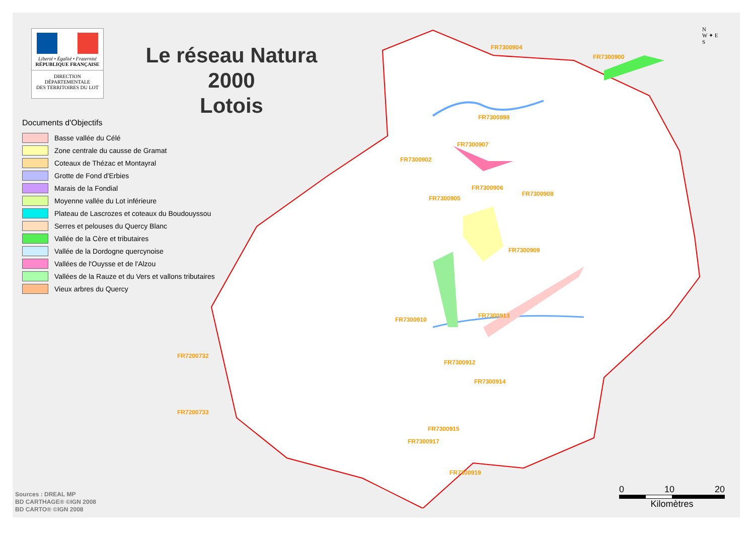Liberté • Égalité • Fraternité
RÉPUBLIQUE FRANÇAISE
DIRECTION
DÉPARTEMENTALE
DES TERRITOIRES DU LOT
Le réseau Natura 2000
Lotois
FR7300904
FR7300900
FR7300898
FR7300907
FR7300902
FR7300906
FR7300908
FR7300905
FR7300909
FR7300913
FR7300910
FR7200732
FR7300912
FR7300914
FR7200733
FR7300915
FR7300917
FR7300919
Documents d'Objectifs
Basse vallée du Célé
Zone centrale du causse de Gramat
Coteaux de Thézac et Montayral
Grotte de Fond d'Erbies
Marais de la Fondial
Moyenne vallée du Lot inférieure
Plateau de Lascrozes et coteaux du Boudouyssou
Serres et pelouses du Quercy Blanc
Vallée de la Cère et tributaires
Vallée de la Dordogne quercynoise
Vallées de l'Ouysse et de l'Alzou
Vallées de la Rauze et du Vers et vallons tributaires
Vieux arbres du Quercy
N
W ✦ E
S
Sources : DREAL MP
BD CARTHAGE® ©IGN 2008
BD CARTO® ©IGN 2008
0 10 20
Kilomètres